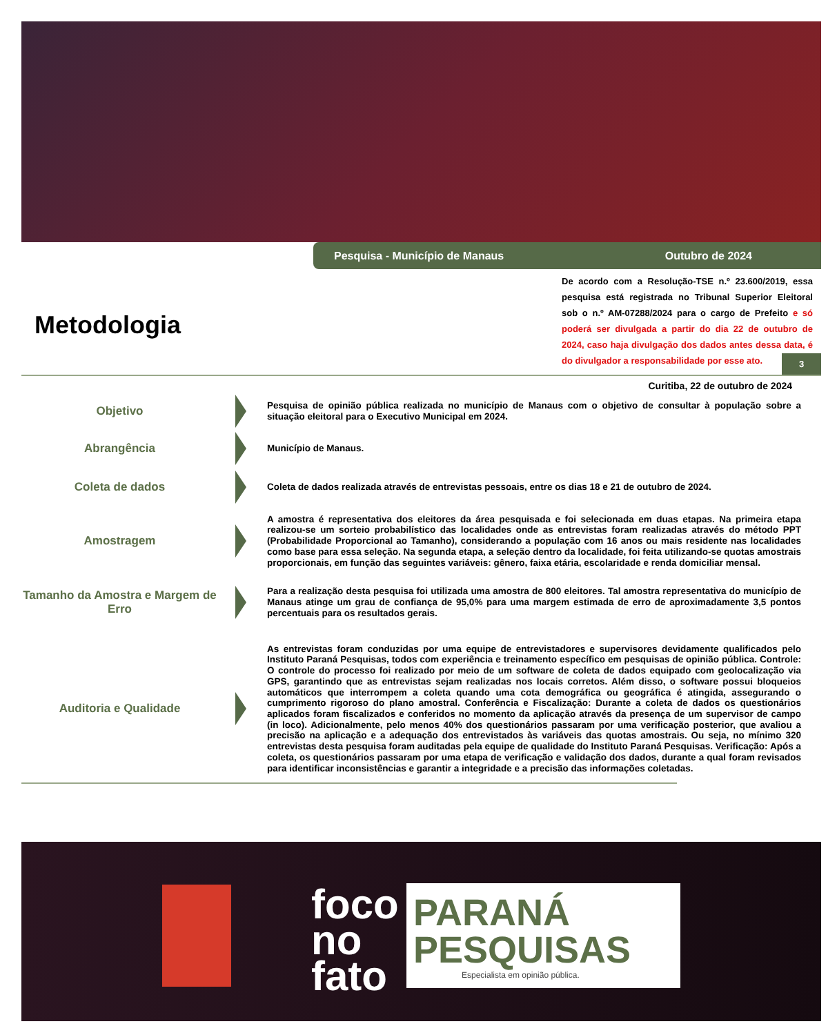Pesquisa - Município de Manaus Outubro de 2024
De acordo com a Resolução-TSE n.º 23.600/2019, essa pesquisa está registrada no Tribunal Superior Eleitoral sob o n.º AM-07288/2024 para o cargo de Prefeito e só poderá ser divulgada a partir do dia 22 de outubro de 2024, caso haja divulgação dos dados antes dessa data, é do divulgador a responsabilidade por esse ato.
Metodologia
3
Curitiba, 22 de outubro de 2024
Objetivo
Pesquisa de opinião pública realizada no município de Manaus com o objetivo de consultar à população sobre a situação eleitoral para o Executivo Municipal em 2024.
Abrangência
Município de Manaus.
Coleta de dados
Coleta de dados realizada através de entrevistas pessoais, entre os dias 18 e 21 de outubro de 2024.
Amostragem
A amostra é representativa dos eleitores da área pesquisada e foi selecionada em duas etapas. Na primeira etapa realizou-se um sorteio probabilístico das localidades onde as entrevistas foram realizadas através do método PPT (Probabilidade Proporcional ao Tamanho), considerando a população com 16 anos ou mais residente nas localidades como base para essa seleção. Na segunda etapa, a seleção dentro da localidade, foi feita utilizando-se quotas amostrais proporcionais, em função das seguintes variáveis: gênero, faixa etária, escolaridade e renda domiciliar mensal.
Tamanho da Amostra e Margem de Erro
Para a realização desta pesquisa foi utilizada uma amostra de 800 eleitores. Tal amostra representativa do município de Manaus atinge um grau de confiança de 95,0% para uma margem estimada de erro de aproximadamente 3,5 pontos percentuais para os resultados gerais.
Auditoria e Qualidade
As entrevistas foram conduzidas por uma equipe de entrevistadores e supervisores devidamente qualificados pelo Instituto Paraná Pesquisas, todos com experiência e treinamento específico em pesquisas de opinião pública. Controle: O controle do processo foi realizado por meio de um software de coleta de dados equipado com geolocalização via GPS, garantindo que as entrevistas sejam realizadas nos locais corretos. Além disso, o software possui bloqueios automáticos que interrompem a coleta quando uma cota demográfica ou geográfica é atingida, assegurando o cumprimento rigoroso do plano amostral. Conferência e Fiscalização: Durante a coleta de dados os questionários aplicados foram fiscalizados e conferidos no momento da aplicação através da presença de um supervisor de campo (in loco). Adicionalmente, pelo menos 40% dos questionários passaram por uma verificação posterior, que avaliou a precisão na aplicação e a adequação dos entrevistados às variáveis das quotas amostrais. Ou seja, no mínimo 320 entrevistas desta pesquisa foram auditadas pela equipe de qualidade do Instituto Paraná Pesquisas. Verificação: Após a coleta, os questionários passaram por uma etapa de verificação e validação dos dados, durante a qual foram revisados para identificar inconsistências e garantir a integridade e a precisão das informações coletadas.
foco
no
fato
PARANÁ
PESQUISAS
Especialista em opinião pública.